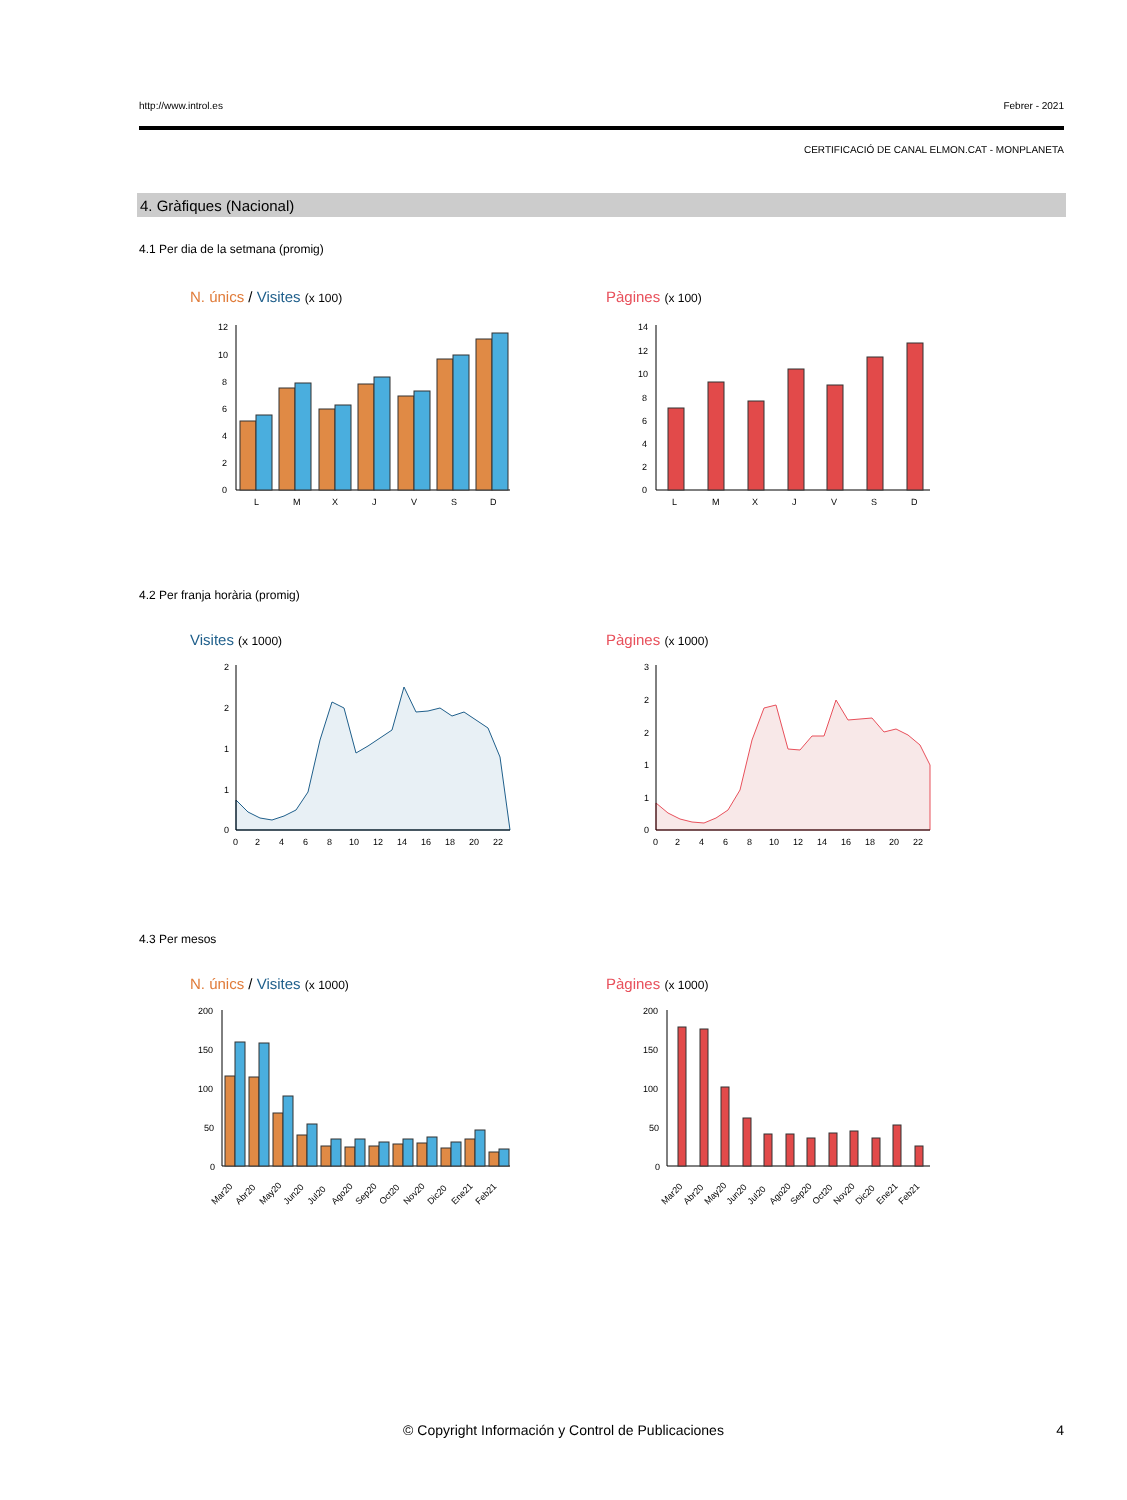http://www.introl.es Febrer - 2021
CERTIFICACIÓ DE CANAL ELMON.CAT - MONPLANETA
4. Gràfiques (Nacional)
4.1 Per dia de la setmana (promig)
N. únics / Visites (x 100) Pàgines (x 100)
L
M
X
J
V
S
D
12
10
8
6
4
2
0
L
M
X
J
V
S
D
14
12
10
8
6
4
2
0
4.2 Per franja horària (promig)
Visites (x 1000) Pàgines (x 1000)
0
2
4
6
8
10
12
14
16
18
20
22
2
2
1
1
0
0
2
4
6
8
10
12
14
16
18
20
22
3
2
2
1
1
0
4.3 Per mesos
N. únics / Visites (x 1000) Pàgines (x 1000)
200
150
100
50
0
Mar20
Abr20
May20
Jun20
Jul20
Ago20
Sep20
Oct20
Nov20
Dic20
Ene21
Feb21
200
150
100
50
0
Mar20
Abr20
May20
Jun20
Jul20
Ago20
Sep20
Oct20
Nov20
Dic20
Ene21
Feb21
© Copyright Información y Control de Publicaciones
4